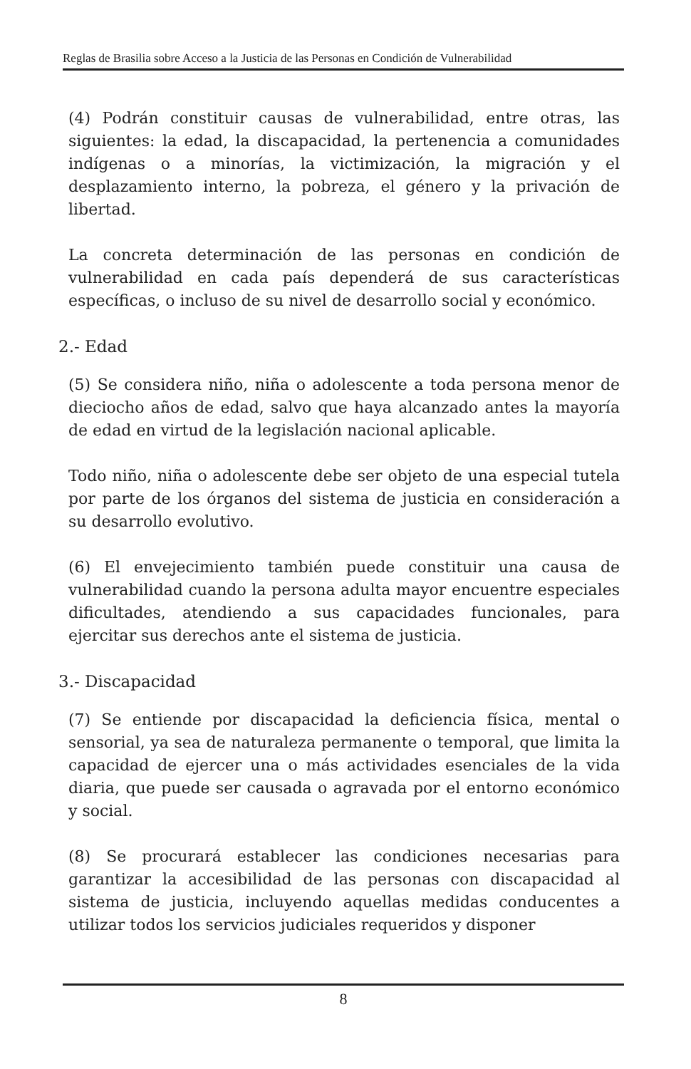Reglas de Brasilia sobre Acceso a la Justicia de las Personas en Condición de Vulnerabilidad
(4) Podrán constituir causas de vulnerabilidad, entre otras, las siguientes: la edad, la discapacidad, la pertenencia a comunidades indígenas o a minorías, la victimización, la migración y el desplazamiento interno, la pobreza, el género y la privación de libertad.
La concreta determinación de las personas en condición de vulnerabilidad en cada país dependerá de sus características específicas, o incluso de su nivel de desarrollo social y económico.
2.- Edad
(5) Se considera niño, niña o adolescente a toda persona menor de dieciocho años de edad, salvo que haya alcanzado antes la mayoría de edad en virtud de la legislación nacional aplicable.
Todo niño, niña o adolescente debe ser objeto de una especial tutela por parte de los órganos del sistema de justicia en consideración a su desarrollo evolutivo.
(6) El envejecimiento también puede constituir una causa de vulnerabilidad cuando la persona adulta mayor encuentre especiales dificultades, atendiendo a sus capacidades funcionales, para ejercitar sus derechos ante el sistema de justicia.
3.- Discapacidad
(7) Se entiende por discapacidad la deficiencia física, mental o sensorial, ya sea de naturaleza permanente o temporal, que limita la capacidad de ejercer una o más actividades esenciales de la vida diaria, que puede ser causada o agravada por el entorno económico y social.
(8) Se procurará establecer las condiciones necesarias para garantizar la accesibilidad de las personas con discapacidad al sistema de justicia, incluyendo aquellas medidas conducentes a utilizar todos los servicios judiciales requeridos y disponer
8